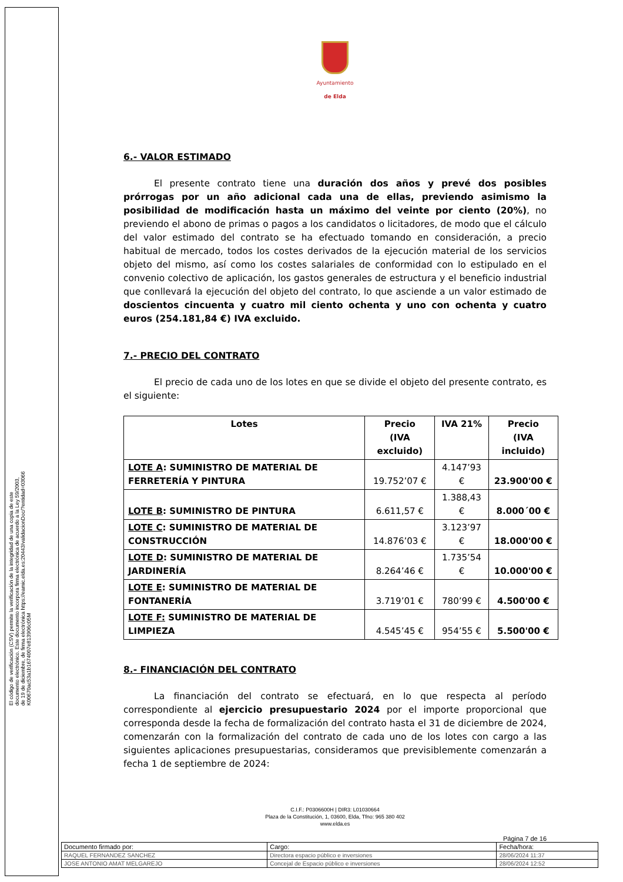El código de verificación (CSV) permite la verificación de la integridad de una copia de este documento electrónico. Este documento incorpora firma electrónica de acuerdo a la Ley 59/2003, de 19 de diciembre, de firma electrónica https://eamic.elda.es:20443/validacionDoc/?entidad=03066
K00670ac53a1b1674007e813906c05M
Ayuntamiento
de Elda
6.- VALOR ESTIMADO
El presente contrato tiene una duración dos años y prevé dos posibles prórrogas por un año adicional cada una de ellas, previendo asimismo la posibilidad de modificación hasta un máximo del veinte por ciento (20%), no previendo el abono de primas o pagos a los candidatos o licitadores, de modo que el cálculo del valor estimado del contrato se ha efectuado tomando en consideración, a precio habitual de mercado, todos los costes derivados de la ejecución material de los servicios objeto del mismo, así como los costes salariales de conformidad con lo estipulado en el convenio colectivo de aplicación, los gastos generales de estructura y el beneficio industrial que conllevará la ejecución del objeto del contrato, lo que asciende a un valor estimado de doscientos cincuenta y cuatro mil ciento ochenta y uno con ochenta y cuatro euros (254.181,84 €) IVA excluido.
7.- PRECIO DEL CONTRATO
El precio de cada uno de los lotes en que se divide el objeto del presente contrato, es el siguiente:
| Lotes | Precio (IVA excluido) | IVA 21% | Precio (IVA incluido) |
| --- | --- | --- | --- |
| LOTE A : SUMINISTRO DE MATERIAL DE FERRETERÍA Y PINTURA | 19.752’07 € | 4.147’93 € | 23.900'00 € |
| LOTE B : SUMINISTRO DE PINTURA | 6.611,57 € | 1.388,43 € | 8.000´00 € |
| LOTE C : SUMINISTRO DE MATERIAL DE CONSTRUCCIÓN | 14.876’03 € | 3.123’97 € | 18.000'00 € |
| LOTE D : SUMINISTRO DE MATERIAL DE JARDINERÍA | 8.264’46 € | 1.735’54 € | 10.000'00 € |
| LOTE E : SUMINISTRO DE MATERIAL DE FONTANERÍA | 3.719’01 € | 780’99 € | 4.500'00 € |
| LOTE F: SUMINISTRO DE MATERIAL DE LIMPIEZA | 4.545’45 € | 954’55 € | 5.500'00 € |
8.- FINANCIACIÓN DEL CONTRATO
La financiación del contrato se efectuará, en lo que respecta al período correspondiente al ejercicio presupuestario 2024 por el importe proporcional que corresponda desde la fecha de formalización del contrato hasta el 31 de diciembre de 2024, comenzarán con la formalización del contrato de cada uno de los lotes con cargo a las siguientes aplicaciones presupuestarias, consideramos que previsiblemente comenzarán a fecha 1 de septiembre de 2024:
C.I.F.: P0306600H | DIR3: L01030664
Plaza de la Constitución, 1, 03600, Elda, Tfno: 965 380 402
www.elda.es
Página 7 de 16
| Documento firmado por: | Cargo: | Fecha/hora: |
| RAQUEL FERNANDEZ SANCHEZ | Directora espacio público e inversiones | 28/06/2024 11:37 |
| JOSE ANTONIO AMAT MELGAREJO | Concejal de Espacio público e inversiones | 28/06/2024 12:52 |